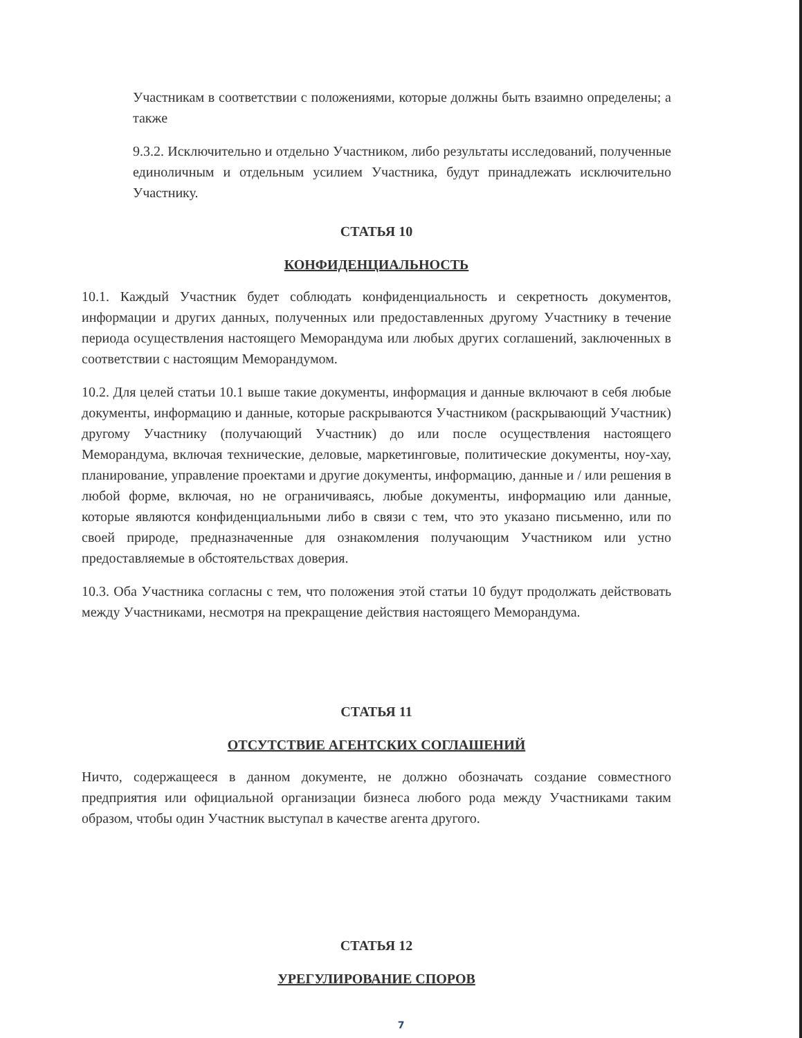Участникам в соответствии с положениями, которые должны быть взаимно определены; а также
9.3.2. Исключительно и отдельно Участником, либо результаты исследований, полученные единоличным и отдельным усилием Участника, будут принадлежать исключительно Участнику.
СТАТЬЯ 10
КОНФИДЕНЦИАЛЬНОСТЬ
10.1. Каждый Участник будет соблюдать конфиденциальность и секретность документов, информации и других данных, полученных или предоставленных другому Участнику в течение периода осуществления настоящего Меморандума или любых других соглашений, заключенных в соответствии с настоящим Меморандумом.
10.2. Для целей статьи 10.1 выше такие документы, информация и данные включают в себя любые документы, информацию и данные, которые раскрываются Участником (раскрывающий Участник) другому Участнику (получающий Участник) до или после осуществления настоящего Меморандума, включая технические, деловые, маркетинговые, политические документы, ноу-хау, планирование, управление проектами и другие документы, информацию, данные и / или решения в любой форме, включая, но не ограничиваясь, любые документы, информацию или данные, которые являются конфиденциальными либо в связи с тем, что это указано письменно, или по своей природе, предназначенные для ознакомления получающим Участником или устно предоставляемые в обстоятельствах доверия.
10.3. Оба Участника согласны с тем, что положения этой статьи 10 будут продолжать действовать между Участниками, несмотря на прекращение действия настоящего Меморандума.
СТАТЬЯ 11
ОТСУТСТВИЕ АГЕНТСКИХ СОГЛАШЕНИЙ
Ничто, содержащееся в данном документе, не должно обозначать создание совместного предприятия или официальной организации бизнеса любого рода между Участниками таким образом, чтобы один Участник выступал в качестве агента другого.
СТАТЬЯ 12
УРЕГУЛИРОВАНИЕ СПОРОВ
7